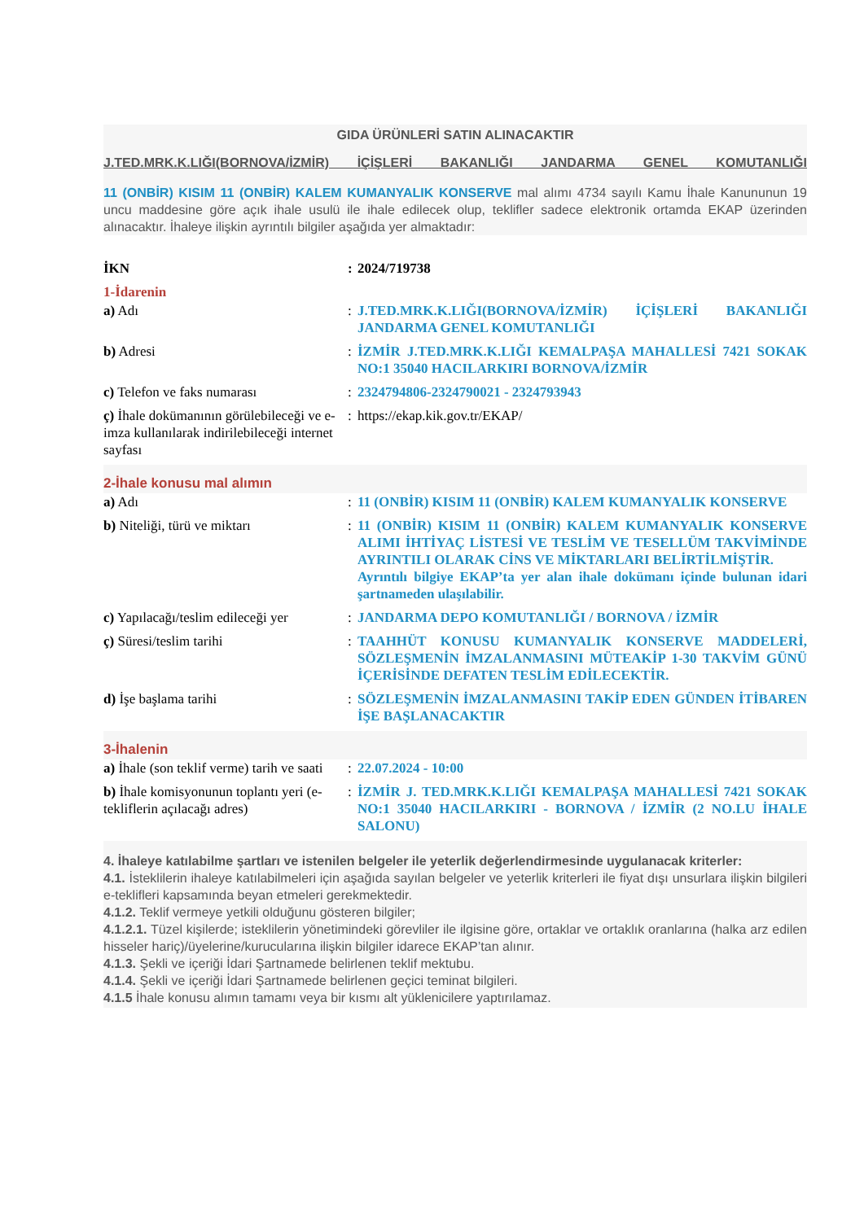GIDA ÜRÜNLERİ SATIN ALINACAKTIR
J.TED.MRK.K.LIĞI(BORNOVA/İZMİR) İÇİŞLERİ BAKANLIĞI JANDARMA GENEL KOMUTANLIĞI
11 (ONBİR) KISIM 11 (ONBİR) KALEM KUMANYALIK KONSERVE mal alımı 4734 sayılı Kamu İhale Kanununun 19 uncu maddesine göre açık ihale usulü ile ihale edilecek olup, teklifler sadece elektronik ortamda EKAP üzerinden alınacaktır. İhaleye ilişkin ayrıntılı bilgiler aşağıda yer almaktadır:
| İKN | : | 2024/719738 |
| 1-İdarenin | | |
| a) Adı | : | J.TED.MRK.K.LIĞI(BORNOVA/İZMİR) İÇİŞLERİ BAKANLIĞI JANDARMA GENEL KOMUTANLIĞI |
| b) Adresi | : | İZMİR J.TED.MRK.K.LIĞI KEMALPAŞA MAHALLESİ 7421 SOKAK NO:1 35040 HACILARKIRI BORNOVA/İZMİR |
| c) Telefon ve faks numarası | : | 2324794806-2324790021 - 2324793943 |
| ç) İhale dokümanının görülebileceği ve e-imza kullanılarak indirilebileceği internet sayfası | : | https://ekap.kik.gov.tr/EKAP/ |
| 2-İhale konusu mal alımın | | |
| a) Adı | : | 11 (ONBİR) KISIM 11 (ONBİR) KALEM KUMANYALIK KONSERVE |
| b) Niteliği, türü ve miktarı | : | 11 (ONBİR) KISIM 11 (ONBİR) KALEM KUMANYALIK KONSERVE ALIMI İHTİYAÇ LİSTESİ VE TESLİM VE TESELLÜM TAKVİMİNDE AYRINTILI OLARAK CİNS VE MİKTARLARI BELİRTİLMİŞTİR. Ayrıntılı bilgiye EKAP’ta yer alan ihale dokümanı içinde bulunan idari şartnameden ulaşılabilir. |
| c) Yapılacağı/teslim edileceği yer | : | JANDARMA DEPO KOMUTANLIĞI / BORNOVA / İZMİR |
| ç) Süresi/teslim tarihi | : | TAAHHÜT KONUSU KUMANYALIK KONSERVE MADDELERİ, SÖZLEŞMENİN İMZALANMASINI MÜTEAKİP 1-30 TAKVİM GÜNÜ İÇERİSİNDE DEFATEN TESLİM EDİLECEKTİR. |
| d) İşe başlama tarihi | : | SÖZLEŞMENİN İMZALANMASINI TAKİP EDEN GÜNDEN İTİBAREN İŞE BAŞLANACAKTIR |
| 3-İhalenin | | |
| a) İhale (son teklif verme) tarih ve saati | : | 22.07.2024 - 10:00 |
| b) İhale komisyonunun toplantı yeri (e-tekliflerin açılacağı adres) | : | İZMİR J. TED.MRK.K.LIĞI KEMALPAŞA MAHALLESİ 7421 SOKAK NO:1 35040 HACILARKIRI - BORNOVA / İZMİR (2 NO.LU İHALE SALONU) |
4. İhaleye katılabilme şartları ve istenilen belgeler ile yeterlik değerlendirmesinde uygulanacak kriterler:
4.1. İsteklilerin ihaleye katılabilmeleri için aşağıda sayılan belgeler ve yeterlik kriterleri ile fiyat dışı unsurlara ilişkin bilgileri e-teklifleri kapsamında beyan etmeleri gerekmektedir.
4.1.2. Teklif vermeye yetkili olduğunu gösteren bilgiler;
4.1.2.1. Tüzel kişilerde; isteklilerin yönetimindeki görevliler ile ilgisine göre, ortaklar ve ortaklık oranlarına (halka arz edilen hisseler hariç)/üyelerine/kurucularına ilişkin bilgiler idarece EKAP’tan alınır.
4.1.3. Şekli ve içeriği İdari Şartnamede belirlenen teklif mektubu.
4.1.4. Şekli ve içeriği İdari Şartnamede belirlenen geçici teminat bilgileri.
4.1.5 İhale konusu alımın tamamı veya bir kısmı alt yüklenicilere yaptırılamaz.